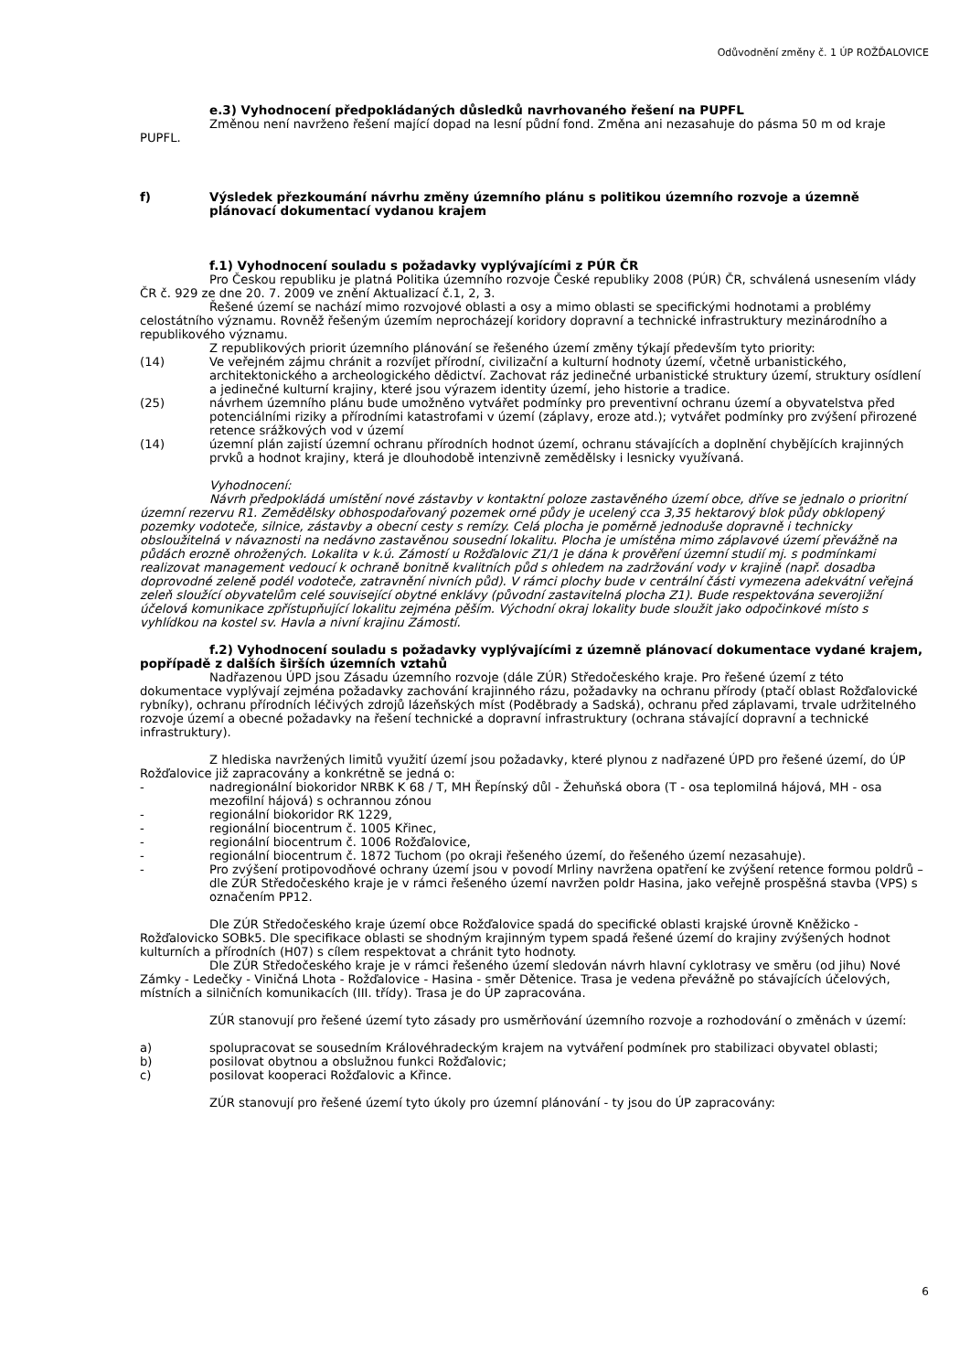Odůvodnění změny č. 1 ÚP ROŽĎALOVICE
e.3) Vyhodnocení předpokládaných důsledků navrhovaného řešení na PUPFL
Změnou není navrženo řešení mající dopad na lesní půdní fond. Změna ani nezasahuje do pásma 50 m od kraje PUPFL.
f) Výsledek přezkoumání návrhu změny územního plánu s politikou územního rozvoje a územně plánovací dokumentací vydanou krajem
f.1) Vyhodnocení souladu s požadavky vyplývajícími z PÚR ČR
Pro Českou republiku je platná Politika územního rozvoje České republiky 2008 (PÚR) ČR, schválená usnesením vlády ČR č. 929 ze dne 20. 7. 2009 ve znění Aktualizací č.1, 2, 3.
Řešené území se nachází mimo rozvojové oblasti a osy a mimo oblasti se specifickými hodnotami a problémy celostátního významu. Rovněž řešeným územím neprocházejí koridory dopravní a technické infrastruktury mezinárodního a republikového významu.
Z republikových priorit územního plánování se řešeného území změny týkají především tyto priority:
(14) Ve veřejném zájmu chránit a rozvíjet přírodní, civilizační a kulturní hodnoty území, včetně urbanistického, architektonického a archeologického dědictví. Zachovat ráz jedinečné urbanistické struktury území, struktury osídlení a jedinečné kulturní krajiny, které jsou výrazem identity území, jeho historie a tradice.
(25) návrhem územního plánu bude umožněno vytvářet podmínky pro preventivní ochranu území a obyvatelstva před potenciálními riziky a přírodními katastrofami v území (záplavy, eroze atd.); vytvářet podmínky pro zvýšení přirozené retence srážkových vod v území
(14) územní plán zajistí územní ochranu přírodních hodnot území, ochranu stávajících a doplnění chybějících krajinných prvků a hodnot krajiny, která je dlouhodobě intenzivně zemědělsky i lesnicky využívaná.
Vyhodnocení:
Návrh předpokládá umístění nové zástavby v kontaktní poloze zastavěného území obce, dříve se jednalo o prioritní územní rezervu R1. Zemědělsky obhospodařovaný pozemek orné půdy je ucelený cca 3,35 hektarový blok půdy obklopený pozemky vodoteče, silnice, zástavby a obecní cesty s remízy. Celá plocha je poměrně jednoduše dopravně i technicky obsloužitelná v návaznosti na nedávno zastavěnou sousední lokalitu. Plocha je umístěna mimo záplavové území převážně na půdách erozně ohrožených. Lokalita v k.ú. Zámostí u Rožďalovic Z1/1 je dána k prověření územní studií mj. s podmínkami realizovat management vedoucí k ochraně bonitně kvalitních půd s ohledem na zadržování vody v krajině (např. dosadba doprovodné zeleně podél vodoteče, zatravnění nivních půd). V rámci plochy bude v centrální části vymezena adekvátní veřejná zeleň sloužící obyvatelům celé související obytné enklávy (původní zastavitelná plocha Z1). Bude respektována severojižní účelová komunikace zpřístupňující lokalitu zejména pěším. Východní okraj lokality bude sloužit jako odpočinkové místo s vyhlídkou na kostel sv. Havla a nivní krajinu Zámostí.
f.2) Vyhodnocení souladu s požadavky vyplývajícími z územně plánovací dokumentace vydané krajem, popřípadě z dalších širších územních vztahů
Nadřazenou ÚPD jsou Zásadu územního rozvoje (dále ZÚR) Středočeského kraje. Pro řešené území z této dokumentace vyplývají zejména požadavky zachování krajinného rázu, požadavky na ochranu přírody (ptačí oblast Rožďalovické rybníky), ochranu přírodních léčivých zdrojů lázeňských míst (Poděbrady a Sadská), ochranu před záplavami, trvale udržitelného rozvoje území a obecné požadavky na řešení technické a dopravní infrastruktury (ochrana stávající dopravní a technické infrastruktury).
Z hlediska navržených limitů využití území jsou požadavky, které plynou z nadřazené ÚPD pro řešené území, do ÚP Rožďalovice již zapracovány a konkrétně se jedná o:
- nadregionální biokoridor NRBK K 68 / T, MH Řepínský důl - Žehuňská obora (T - osa teplomilná hájová, MH - osa mezofilní hájová) s ochrannou zónou
- regionální biokoridor RK 1229,
- regionální biocentrum č. 1005 Křinec,
- regionální biocentrum č. 1006 Rožďalovice,
- regionální biocentrum č. 1872 Tuchom (po okraji řešeného území, do řešeného území nezasahuje).
- Pro zvýšení protipovodňové ochrany území jsou v povodí Mrliny navržena opatření ke zvýšení retence formou poldrů – dle ZÚR Středočeského kraje je v rámci řešeného území navržen poldr Hasina, jako veřejně prospěšná stavba (VPS) s označením PP12.
Dle ZÚR Středočeského kraje území obce Rožďalovice spadá do specifické oblasti krajské úrovně Kněžicko - Rožďalovicko SOBk5. Dle specifikace oblasti se shodným krajinným typem spadá řešené území do krajiny zvýšených hodnot kulturních a přírodních (H07) s cílem respektovat a chránit tyto hodnoty.
Dle ZÚR Středočeského kraje je v rámci řešeného území sledován návrh hlavní cyklotrasy ve směru (od jihu) Nové Zámky - Ledečky - Viničná Lhota - Rožďalovice - Hasina - směr Dětenice. Trasa je vedena převážně po stávajících účelových, místních a silničních komunikacích (III. třídy). Trasa je do ÚP zapracována.
ZÚR stanovují pro řešené území tyto zásady pro usměrňování územního rozvoje a rozhodování o změnách v území:
a) spolupracovat se sousedním Královéhradeckým krajem na vytváření podmínek pro stabilizaci obyvatel oblasti;
b) posilovat obytnou a obslužnou funkci Rožďalovic;
c) posilovat kooperaci Rožďalovic a Křince.
ZÚR stanovují pro řešené území tyto úkoly pro územní plánování - ty jsou do ÚP zapracovány:
6